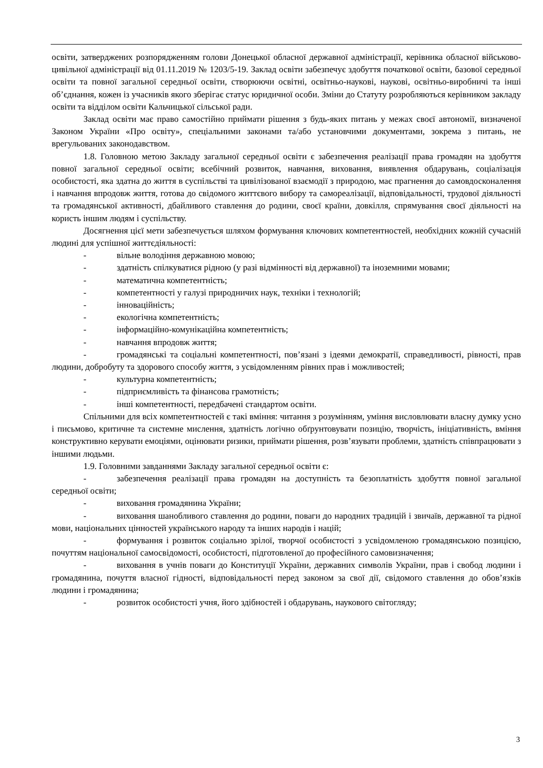освіти, затверджених розпорядженням голови Донецької обласної державної адміністрації, керівника обласної військово-цивільної адміністрації від 01.11.2019 № 1203/5-19. Заклад освіти забезпечує здобуття початкової освіти, базової середньої освіти та повної загальної середньої освіти, створюючи освітні, освітньо-наукові, наукові, освітньо-виробничі та інші об’єднання, кожен із учасників якого зберігає статус юридичної особи. Зміни до Статуту розробляються керівником закладу освіти та відділом освіти Кальчицької сільської ради.
Заклад освіти має право самостійно приймати рішення з будь-яких питань у межах своєї автономії, визначеної Законом України «Про освіту», спеціальними законами та/або установчими документами, зокрема з питань, не врегульованих законодавством.
1.8. Головною метою Закладу загальної середньої освіти є забезпечення реалізації права громадян на здобуття повної загальної середньої освіти; всебічний розвиток, навчання, виховання, виявлення обдарувань, соціалізація особистості, яка здатна до життя в суспільстві та цивілізованої взаємодії з природою, має прагнення до самовдосконалення і навчання впродовж життя, готова до свідомого життєвого вибору та самореалізації, відповідальності, трудової діяльності та громадянської активності, дбайливого ставлення до родини, своєї країни, довкілля, спрямування своєї діяльності на користь іншим людям і суспільству.
Досягнення цієї мети забезпечується шляхом формування ключових компетентностей, необхідних кожній сучасній людині для успішної життєдіяльності:
- вільне володіння державною мовою;
- здатність спілкуватися рідною (у разі відмінності від державної) та іноземними мовами;
- математична компетентність;
- компетентності у галузі природничих наук, техніки і технологій;
- інноваційність;
- екологічна компетентність;
- інформаційно-комунікаційна компетентність;
- навчання впродовж життя;
- громадянські та соціальні компетентності, пов’язані з ідеями демократії, справедливості, рівності, прав людини, добробуту та здорового способу життя, з усвідомленням рівних прав і можливостей;
- культурна компетентність;
- підприємливість та фінансова грамотність;
- інші компетентності, передбачені стандартом освіти.
Спільними для всіх компетентностей є такі вміння: читання з розумінням, уміння висловлювати власну думку усно і письмово, критичне та системне мислення, здатність логічно обґрунтовувати позицію, творчість, ініціативність, вміння конструктивно керувати емоціями, оцінювати ризики, приймати рішення, розв’язувати проблеми, здатність співпрацювати з іншими людьми.
1.9. Головними завданнями Закладу загальної середньої освіти є:
- забезпечення реалізації права громадян на доступність та безоплатність здобуття повної загальної середньої освіти;
- виховання громадянина України;
- виховання шанобливого ставлення до родини, поваги до народних традицій і звичаїв, державної та рідної мови, національних цінностей українського народу та інших народів і націй;
- формування і розвиток соціально зрілої, творчої особистості з усвідомленою громадянською позицією, почуттям національної самосвідомості, особистості, підготовленої до професійного самовизначення;
- виховання в учнів поваги до Конституції України, державних символів України, прав і свобод людини і громадянина, почуття власної гідності, відповідальності перед законом за свої дії, свідомого ставлення до обов’язків людини і громадянина;
- розвиток особистості учня, його здібностей і обдарувань, наукового світогляду;
3